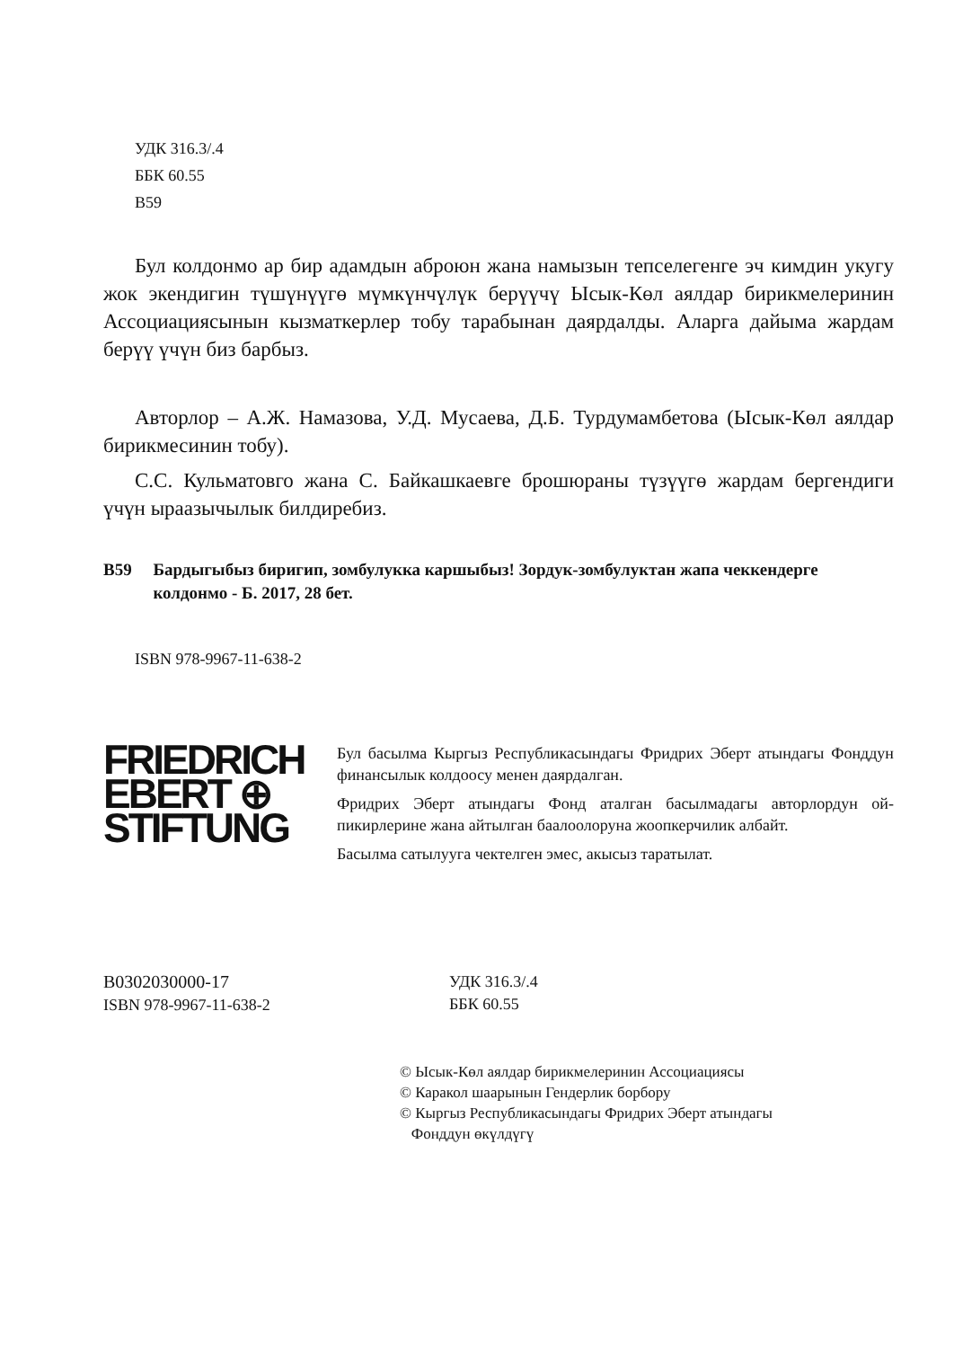УДК 316.3/.4
ББК 60.55
В59
Бул колдонмо ар бир адамдын аброюн жана намызын тепселегенге эч кимдин укугу жок экендигин түшүнүүгө мүмкүнчүлүк берүүчү Ысык-Көл аялдар бирикмелеринин Ассоциациясынын кызматкерлер тобу тарабынан даярдалды. Аларга дайыма жардам берүү үчүн биз барбыз.
Авторлор – А.Ж. Намазова, У.Д. Мусаева, Д.Б. Турдумамбетова (Ысык-Көл аялдар бирикмесинин тобу).
С.С. Кульматовго жана С. Байкашкаевге брошюраны түзүүгө жардам бергендиги үчүн ыраазычылык билдиребиз.
В59 Бардыгыбыз биригип, зомбулукка каршыбыз! Зордук-зомбулуктан жапа чеккендерге колдонмо - Б. 2017, 28 бет.
ISBN 978-9967-11-638-2
FRIEDRICH
EBERT ⊕
STIFTUNG
Бул басылма Кыргыз Республикасындагы Фридрих Эберт атындагы Фонддун финансылык колдоосу менен даярдалган.
Фридрих Эберт атындагы Фонд аталган басылмадагы авторлордун ой-пикирлерине жана айтылган баалоолоруна жоопкерчилик албайт.
Басылма сатылууга чектелген эмес, акысыз таратылат.
В0302030000-17
ISBN 978-9967-11-638-2
УДК 316.3/.4
ББК 60.55
© Ысык-Көл аялдар бирикмелеринин Ассоциациясы
© Каракол шаарынын Гендерлик борбору
© Кыргыз Республикасындагы Фридрих Эберт атындагы
Фонддун өкүлдүгү